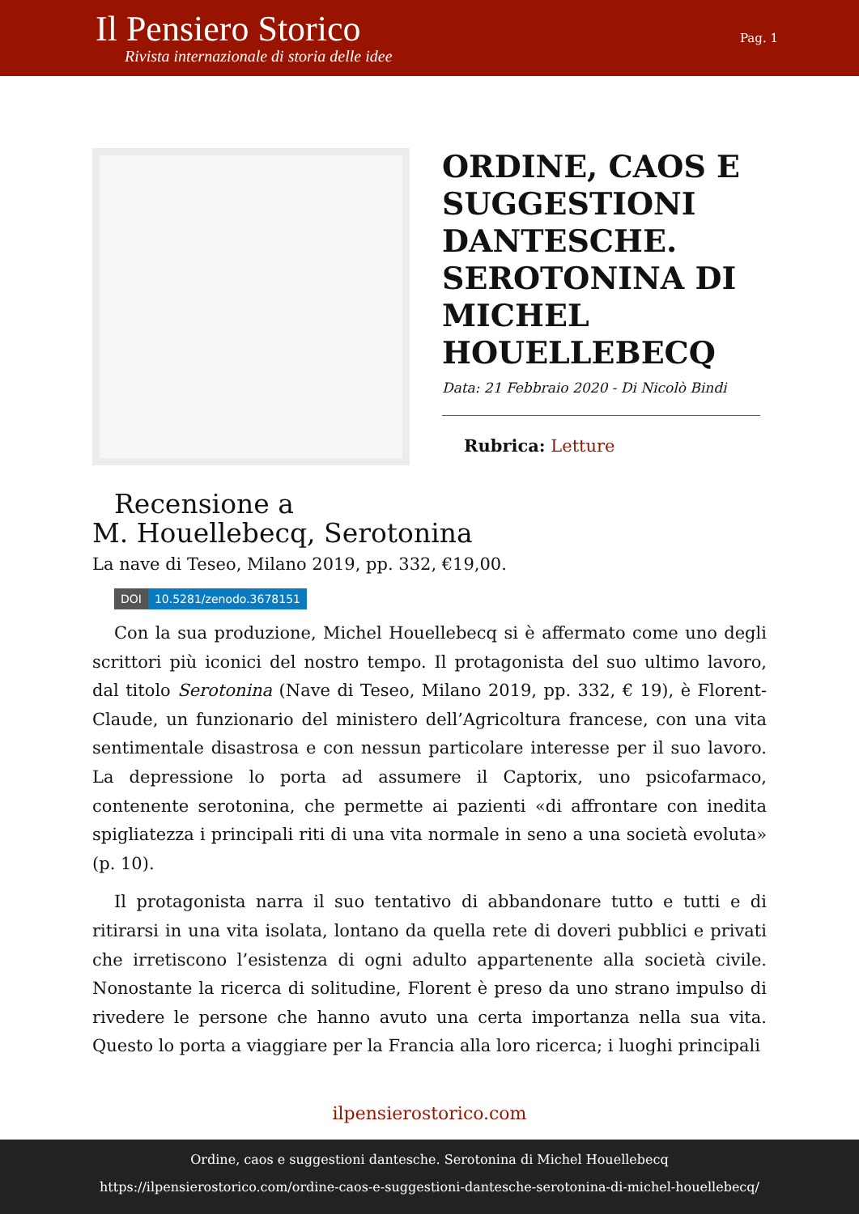Il Pensiero Storico
Rivista internazionale di storia delle idee
Pag. 1
ORDINE, CAOS E SUGGESTIONI DANTESCHE. SEROTONINA DI MICHEL HOUELLEBECQ
Data: 21 Febbraio 2020 - Di Nicolò Bindi
Rubrica: Letture
Recensione a
M. Houellebecq, Serotonina
La nave di Teseo, Milano 2019, pp. 332, €19,00.
DOI 10.5281/zenodo.3678151
Con la sua produzione, Michel Houellebecq si è affermato come uno degli scrittori più iconici del nostro tempo. Il protagonista del suo ultimo lavoro, dal titolo Serotonina (Nave di Teseo, Milano 2019, pp. 332, € 19), è Florent-Claude, un funzionario del ministero dell’Agricoltura francese, con una vita sentimentale disastrosa e con nessun particolare interesse per il suo lavoro. La depressione lo porta ad assumere il Captorix, uno psicofarmaco, contenente serotonina, che permette ai pazienti «di affrontare con inedita spigliatezza i principali riti di una vita normale in seno a una società evoluta» (p. 10).
Il protagonista narra il suo tentativo di abbandonare tutto e tutti e di ritirarsi in una vita isolata, lontano da quella rete di doveri pubblici e privati che irretiscono l’esistenza di ogni adulto appartenente alla società civile. Nonostante la ricerca di solitudine, Florent è preso da uno strano impulso di rivedere le persone che hanno avuto una certa importanza nella sua vita. Questo lo porta a viaggiare per la Francia alla loro ricerca; i luoghi principali
ilpensierostorico.com
Ordine, caos e suggestioni dantesche. Serotonina di Michel Houellebecq
https://ilpensierostorico.com/ordine-caos-e-suggestioni-dantesche-serotonina-di-michel-houellebecq/